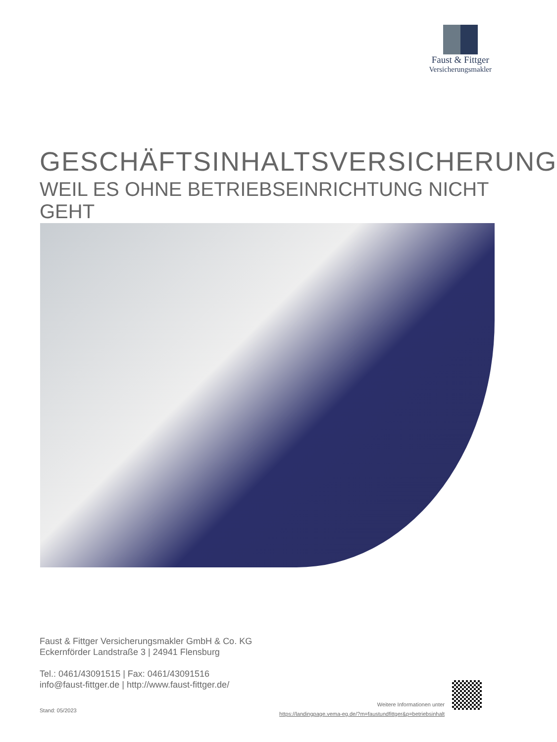Faust & Fittger
Versicherungsmakler
GESCHÄFTSINHALTSVERSICHERUNG
WEIL ES OHNE BETRIEBSEINRICHTUNG NICHT GEHT
Faust & Fittger Versicherungsmakler GmbH & Co. KG
Eckernförder Landstraße 3 | 24941 Flensburg
Tel.: 0461/43091515 | Fax: 0461/43091516
info@faust-fittger.de | http://www.faust-fittger.de/
Stand: 05/2023
Weitere Informationen unter
https://landingpage.vema-eg.de/?m=faustundfittger&p=betriebsinhalt